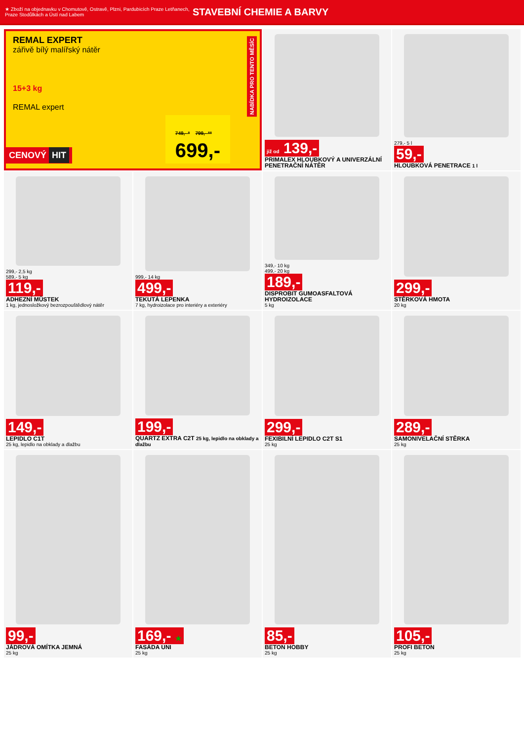★ Zboží na objednavku v Chomutově, Ostravě, Plzni, Pardubicích Praze Letňanech, Praze Stodůlkách a Ústí nad Labem
STAVEBNÍ CHEMIE A BARVY
REMAL EXPERT
zářivě bílý malířský nátěr
15+3 kg
REMAL expert
749,- * 799,- **
699,-
CENOVÝ HIT
NABÍDKA PRO TENTO MĚSÍC
již od 139,-
PRIMALEX HLOUBKOVÝ A UNIVERZÁLNÍ PENETRAČNÍ NÁTĚR
279,- 5 l
59,-
HLOUBKOVÁ PENETRACE 1 l
299,- 2,5 kg
589,- 5 kg
119,-
ADHEZNÍ MŮSTEK
1 kg, jednosložkový bezrozpouštědlový nátěr
999,- 14 kg
499,-
TEKUTÁ LEPENKA
7 kg, hydroizolace pro interiéry a exteriéry
349,- 10 kg
499,- 20 kg
189,-
DISPROBIT GUMOASFALTOVÁ HYDROIZOLACE
5 kg
299,-
STĚRKOVÁ HMOTA
20 kg
149,-
LEPIDLO C1T
25 kg, lepidlo na obklady a dlažbu
199,-
QUARTZ EXTRA C2T 25 kg, lepidlo na obklady a dlažbu
299,-
FEXIBILNÍ LEPIDLO C2T S1
25 kg
289,-
SAMONIVELAČNÍ STĚRKA
25 kg
99,-
JÁDROVÁ OMÍTKA JEMNÁ
25 kg
169,- ★
FASÁDA UNI
25 kg
85,-
BETON HOBBY
25 kg
105,-
PROFI BETON
25 kg